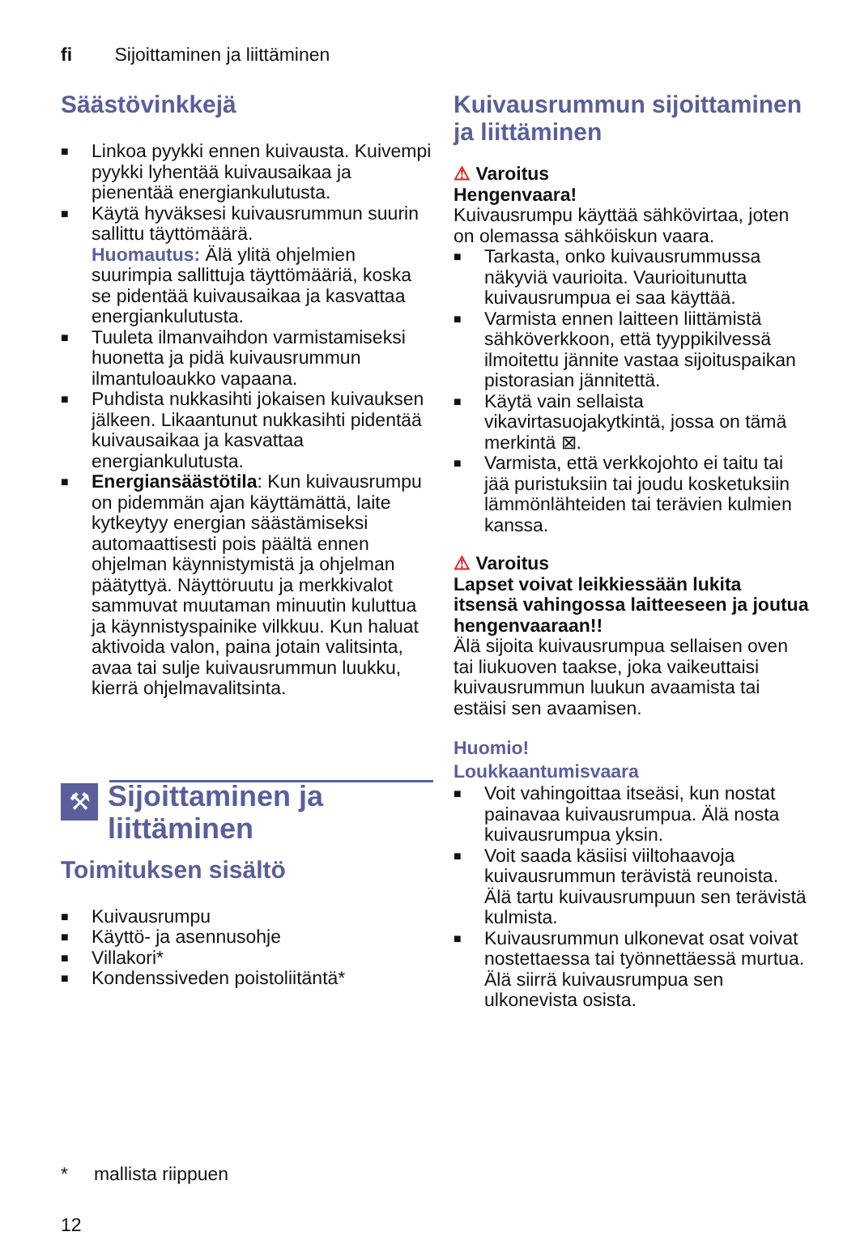fi Sijoittaminen ja liittäminen
Säästövinkkejä
■ Linkoa pyykki ennen kuivausta. Kuivempi pyykki lyhentää kuivausaikaa ja pienentää energiankulutusta.
■ Käytä hyväksesi kuivausrummun suurin sallittu täyttömäärä.
Huomautus: Älä ylitä ohjelmien suurimpia sallittuja täyttömääriä, koska se pidentää kuivausaikaa ja kasvattaa energiankulutusta.
■ Tuuleta ilmanvaihdon varmistamiseksi huonetta ja pidä kuivausrummun ilmantuloaukko vapaana.
■ Puhdista nukkasihti jokaisen kuivauksen jälkeen. Likaantunut nukkasihti pidentää kuivausaikaa ja kasvattaa energiankulutusta.
■ Energiansäästötila: Kun kuivausrumpu on pidemmän ajan käyttämättä, laite kytkeytyy energian säästämiseksi automaattisesti pois päältä ennen ohjelman käynnistymistä ja ohjelman päätyttyä. Näyttöruutu ja merkkivalot sammuvat muutaman minuutin kuluttua ja käynnistyspainike vilkkuu. Kun haluat aktivoida valon, paina jotain valitsinta, avaa tai sulje kuivausrummun luukku, kierrä ohjelmavalitsinta.
⚒
Sijoittaminen ja
liittäminen
Toimituksen sisältö
■ Kuivausrumpu
■ Käyttö- ja asennusohje
■ Villakori*
■ Kondenssiveden poistoliitäntä*
Kuivausrummun sijoittaminen ja liittäminen
⚠ Varoitus
Hengenvaara!
Kuivausrumpu käyttää sähkövirtaa, joten on olemassa sähköiskun vaara.
■ Tarkasta, onko kuivausrummussa näkyviä vaurioita. Vaurioitunutta kuivausrumpua ei saa käyttää.
■ Varmista ennen laitteen liittämistä sähköverkkoon, että tyyppikilvessä ilmoitettu jännite vastaa sijoituspaikan pistorasian jännitettä.
■ Käytä vain sellaista vikavirtasuojakytkintä, jossa on tämä merkintä ⊠.
■ Varmista, että verkkojohto ei taitu tai jää puristuksiin tai joudu kosketuksiin lämmönlähteiden tai terävien kulmien kanssa.
⚠ Varoitus
Lapset voivat leikkiessään lukita itsensä vahingossa laitteeseen ja joutua hengenvaaraan!!
Älä sijoita kuivausrumpua sellaisen oven tai liukuoven taakse, joka vaikeuttaisi kuivausrummun luukun avaamista tai estäisi sen avaamisen.
Huomio!
Loukkaantumisvaara
■ Voit vahingoittaa itseäsi, kun nostat painavaa kuivausrumpua. Älä nosta kuivausrumpua yksin.
■ Voit saada käsiisi viiltohaavoja kuivausrummun terävistä reunoista. Älä tartu kuivausrumpuun sen terävistä kulmista.
■ Kuivausrummun ulkonevat osat voivat nostettaessa tai työnnettäessä murtua. Älä siirrä kuivausrumpua sen ulkonevista osista.
* mallista riippuen
12